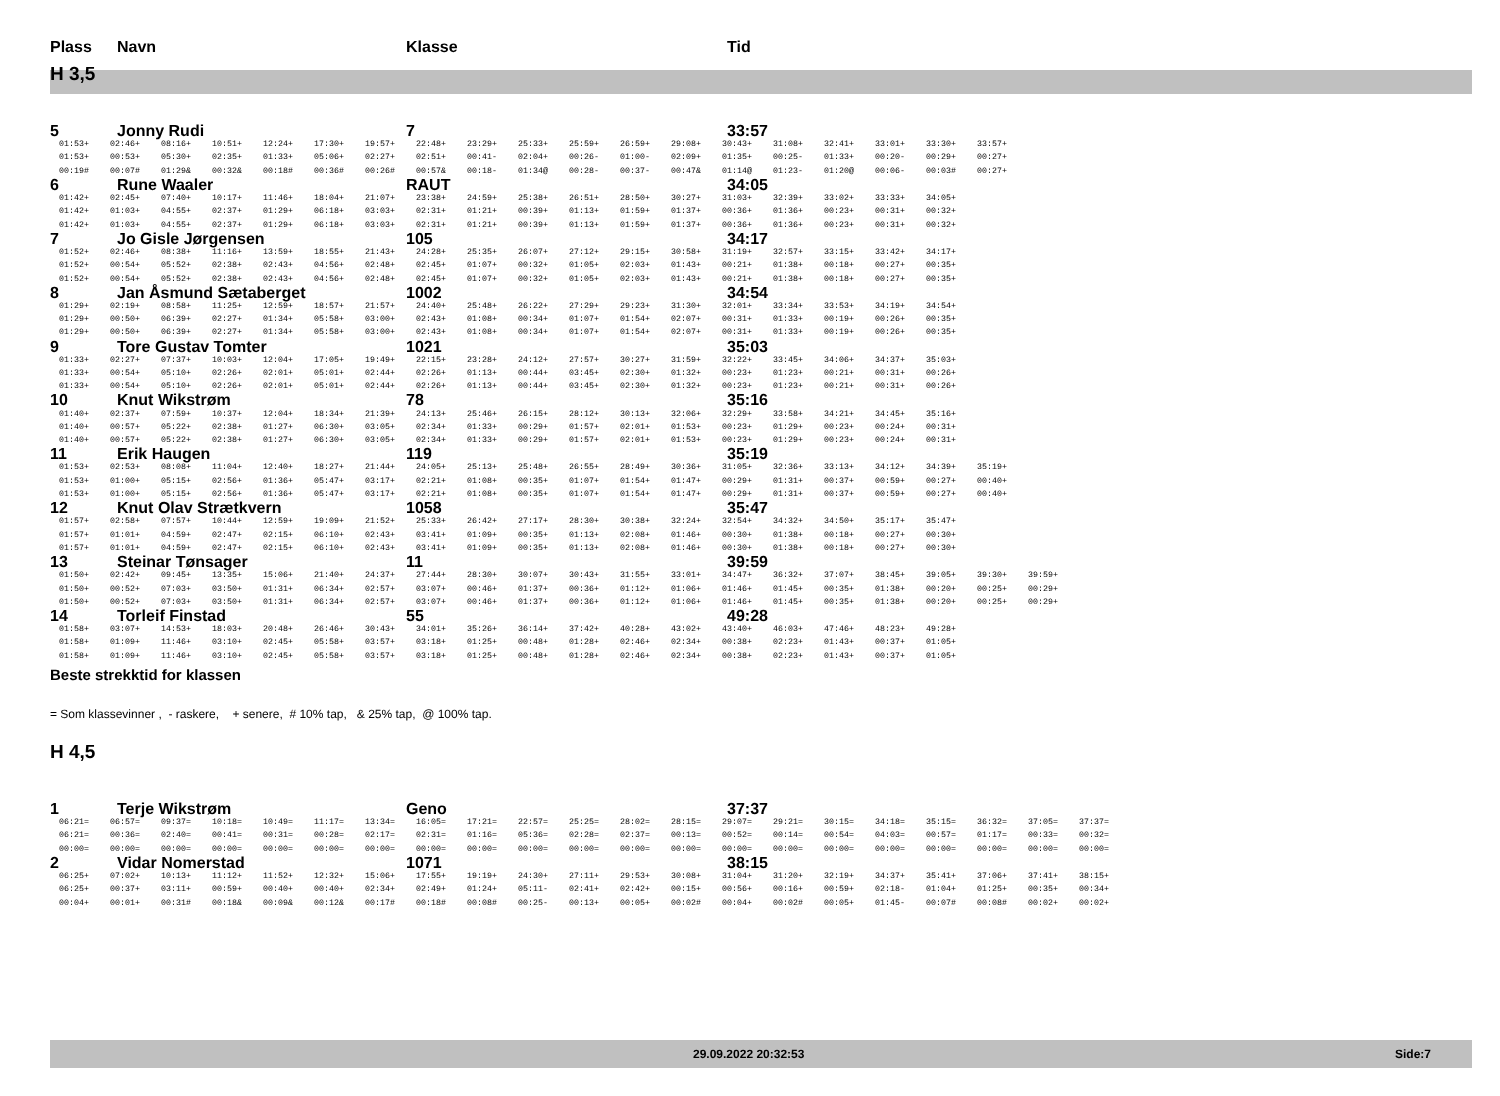Plass Navn Klasse Tid
H 3,5
5 Jonny Rudi 7 33:57
| 01:53+ | 02:46+ | 08:16+ | 10:51+ | 12:24+ | 17:30+ | 19:57+ | 22:48+ | 23:29+ | 25:33+ | 25:59+ | 26:59+ | 29:08+ | 30:43+ | 31:08+ | 32:41+ | 33:01+ | 33:30+ | 33:57+ |
| 01:53+ | 00:53+ | 05:30+ | 02:35+ | 01:33+ | 05:06+ | 02:27+ | 02:51+ | 00:41- | 02:04+ | 00:26- | 01:00- | 02:09+ | 01:35+ | 00:25- | 01:33+ | 00:20- | 00:29+ | 00:27+ |
| 00:19# | 00:07# | 01:29& | 00:32& | 00:18# | 00:36# | 00:26# | 00:57& | 00:18- | 01:34@ | 00:28- | 00:37- | 00:47& | 01:14@ | 01:23- | 01:20@ | 00:06- | 00:03# | 00:27+ |
6 Rune Waaler RAUT 34:05
| 01:42+ | 02:45+ | 07:40+ | 10:17+ | 11:46+ | 18:04+ | 21:07+ | 23:38+ | 24:59+ | 25:38+ | 26:51+ | 28:50+ | 30:27+ | 31:03+ | 32:39+ | 33:02+ | 33:33+ | 34:05+ |
| 01:42+ | 01:03+ | 04:55+ | 02:37+ | 01:29+ | 06:18+ | 03:03+ | 02:31+ | 01:21+ | 00:39+ | 01:13+ | 01:59+ | 01:37+ | 00:36+ | 01:36+ | 00:23+ | 00:31+ | 00:32+ |
| 01:42+ | 01:03+ | 04:55+ | 02:37+ | 01:29+ | 06:18+ | 03:03+ | 02:31+ | 01:21+ | 00:39+ | 01:13+ | 01:59+ | 01:37+ | 00:36+ | 01:36+ | 00:23+ | 00:31+ | 00:32+ |
7 Jo Gisle Jørgensen 105 34:17
| 01:52+ | 02:46+ | 08:38+ | 11:16+ | 13:59+ | 18:55+ | 21:43+ | 24:28+ | 25:35+ | 26:07+ | 27:12+ | 29:15+ | 30:58+ | 31:19+ | 32:57+ | 33:15+ | 33:42+ | 34:17+ |
| 01:52+ | 00:54+ | 05:52+ | 02:38+ | 02:43+ | 04:56+ | 02:48+ | 02:45+ | 01:07+ | 00:32+ | 01:05+ | 02:03+ | 01:43+ | 00:21+ | 01:38+ | 00:18+ | 00:27+ | 00:35+ |
| 01:52+ | 00:54+ | 05:52+ | 02:38+ | 02:43+ | 04:56+ | 02:48+ | 02:45+ | 01:07+ | 00:32+ | 01:05+ | 02:03+ | 01:43+ | 00:21+ | 01:38+ | 00:18+ | 00:27+ | 00:35+ |
8 Jan Åsmund Sætaberget 1002 34:54
| 01:29+ | 02:19+ | 08:58+ | 11:25+ | 12:59+ | 18:57+ | 21:57+ | 24:40+ | 25:48+ | 26:22+ | 27:29+ | 29:23+ | 31:30+ | 32:01+ | 33:34+ | 33:53+ | 34:19+ | 34:54+ |
| 01:29+ | 00:50+ | 06:39+ | 02:27+ | 01:34+ | 05:58+ | 03:00+ | 02:43+ | 01:08+ | 00:34+ | 01:07+ | 01:54+ | 02:07+ | 00:31+ | 01:33+ | 00:19+ | 00:26+ | 00:35+ |
| 01:29+ | 00:50+ | 06:39+ | 02:27+ | 01:34+ | 05:58+ | 03:00+ | 02:43+ | 01:08+ | 00:34+ | 01:07+ | 01:54+ | 02:07+ | 00:31+ | 01:33+ | 00:19+ | 00:26+ | 00:35+ |
9 Tore Gustav Tomter 1021 35:03
| 01:33+ | 02:27+ | 07:37+ | 10:03+ | 12:04+ | 17:05+ | 19:49+ | 22:15+ | 23:28+ | 24:12+ | 27:57+ | 30:27+ | 31:59+ | 32:22+ | 33:45+ | 34:06+ | 34:37+ | 35:03+ |
| 01:33+ | 00:54+ | 05:10+ | 02:26+ | 02:01+ | 05:01+ | 02:44+ | 02:26+ | 01:13+ | 00:44+ | 03:45+ | 02:30+ | 01:32+ | 00:23+ | 01:23+ | 00:21+ | 00:31+ | 00:26+ |
| 01:33+ | 00:54+ | 05:10+ | 02:26+ | 02:01+ | 05:01+ | 02:44+ | 02:26+ | 01:13+ | 00:44+ | 03:45+ | 02:30+ | 01:32+ | 00:23+ | 01:23+ | 00:21+ | 00:31+ | 00:26+ |
10 Knut Wikstrøm 78 35:16
| 01:40+ | 02:37+ | 07:59+ | 10:37+ | 12:04+ | 18:34+ | 21:39+ | 24:13+ | 25:46+ | 26:15+ | 28:12+ | 30:13+ | 32:06+ | 32:29+ | 33:58+ | 34:21+ | 34:45+ | 35:16+ |
| 01:40+ | 00:57+ | 05:22+ | 02:38+ | 01:27+ | 06:30+ | 03:05+ | 02:34+ | 01:33+ | 00:29+ | 01:57+ | 02:01+ | 01:53+ | 00:23+ | 01:29+ | 00:23+ | 00:24+ | 00:31+ |
| 01:40+ | 00:57+ | 05:22+ | 02:38+ | 01:27+ | 06:30+ | 03:05+ | 02:34+ | 01:33+ | 00:29+ | 01:57+ | 02:01+ | 01:53+ | 00:23+ | 01:29+ | 00:23+ | 00:24+ | 00:31+ |
11 Erik Haugen 119 35:19
| 01:53+ | 02:53+ | 08:08+ | 11:04+ | 12:40+ | 18:27+ | 21:44+ | 24:05+ | 25:13+ | 25:48+ | 26:55+ | 28:49+ | 30:36+ | 31:05+ | 32:36+ | 33:13+ | 34:12+ | 34:39+ | 35:19+ |
| 01:53+ | 01:00+ | 05:15+ | 02:56+ | 01:36+ | 05:47+ | 03:17+ | 02:21+ | 01:08+ | 00:35+ | 01:07+ | 01:54+ | 01:47+ | 00:29+ | 01:31+ | 00:37+ | 00:59+ | 00:27+ | 00:40+ |
| 01:53+ | 01:00+ | 05:15+ | 02:56+ | 01:36+ | 05:47+ | 03:17+ | 02:21+ | 01:08+ | 00:35+ | 01:07+ | 01:54+ | 01:47+ | 00:29+ | 01:31+ | 00:37+ | 00:59+ | 00:27+ | 00:40+ |
12 Knut Olav Strætkvern 1058 35:47
| 01:57+ | 02:58+ | 07:57+ | 10:44+ | 12:59+ | 19:09+ | 21:52+ | 25:33+ | 26:42+ | 27:17+ | 28:30+ | 30:38+ | 32:24+ | 32:54+ | 34:32+ | 34:50+ | 35:17+ | 35:47+ |
| 01:57+ | 01:01+ | 04:59+ | 02:47+ | 02:15+ | 06:10+ | 02:43+ | 03:41+ | 01:09+ | 00:35+ | 01:13+ | 02:08+ | 01:46+ | 00:30+ | 01:38+ | 00:18+ | 00:27+ | 00:30+ |
| 01:57+ | 01:01+ | 04:59+ | 02:47+ | 02:15+ | 06:10+ | 02:43+ | 03:41+ | 01:09+ | 00:35+ | 01:13+ | 02:08+ | 01:46+ | 00:30+ | 01:38+ | 00:18+ | 00:27+ | 00:30+ |
13 Steinar Tønsager 11 39:59
| 01:50+ | 02:42+ | 09:45+ | 13:35+ | 15:06+ | 21:40+ | 24:37+ | 27:44+ | 28:30+ | 30:07+ | 30:43+ | 31:55+ | 33:01+ | 34:47+ | 36:32+ | 37:07+ | 38:45+ | 39:05+ | 39:30+ | 39:59+ |
| 01:50+ | 00:52+ | 07:03+ | 03:50+ | 01:31+ | 06:34+ | 02:57+ | 03:07+ | 00:46+ | 01:37+ | 00:36+ | 01:12+ | 01:06+ | 01:46+ | 01:45+ | 00:35+ | 01:38+ | 00:20+ | 00:25+ | 00:29+ |
| 01:50+ | 00:52+ | 07:03+ | 03:50+ | 01:31+ | 06:34+ | 02:57+ | 03:07+ | 00:46+ | 01:37+ | 00:36+ | 01:12+ | 01:06+ | 01:46+ | 01:45+ | 00:35+ | 01:38+ | 00:20+ | 00:25+ | 00:29+ |
14 Torleif Finstad 55 49:28
| 01:58+ | 03:07+ | 14:53+ | 18:03+ | 20:48+ | 26:46+ | 30:43+ | 34:01+ | 35:26+ | 36:14+ | 37:42+ | 40:28+ | 43:02+ | 43:40+ | 46:03+ | 47:46+ | 48:23+ | 49:28+ |
| 01:58+ | 01:09+ | 11:46+ | 03:10+ | 02:45+ | 05:58+ | 03:57+ | 03:18+ | 01:25+ | 00:48+ | 01:28+ | 02:46+ | 02:34+ | 00:38+ | 02:23+ | 01:43+ | 00:37+ | 01:05+ |
| 01:58+ | 01:09+ | 11:46+ | 03:10+ | 02:45+ | 05:58+ | 03:57+ | 03:18+ | 01:25+ | 00:48+ | 01:28+ | 02:46+ | 02:34+ | 00:38+ | 02:23+ | 01:43+ | 00:37+ | 01:05+ |
Beste strekktid for klassen
= Som klassevinner , - raskere, + senere, # 10% tap, & 25% tap, @ 100% tap.
H 4,5
1 Terje Wikstrøm Geno 37:37
| 06:21= | 06:57= | 09:37= | 10:18= | 10:49= | 11:17= | 13:34= | 16:05= | 17:21= | 22:57= | 25:25= | 28:02= | 28:15= | 29:07= | 29:21= | 30:15= | 34:18= | 35:15= | 36:32= | 37:05= | 37:37= |
| 06:21= | 00:36= | 02:40= | 00:41= | 00:31= | 00:28= | 02:17= | 02:31= | 01:16= | 05:36= | 02:28= | 02:37= | 00:13= | 00:52= | 00:14= | 00:54= | 04:03= | 00:57= | 01:17= | 00:33= | 00:32= |
| 00:00= | 00:00= | 00:00= | 00:00= | 00:00= | 00:00= | 00:00= | 00:00= | 00:00= | 00:00= | 00:00= | 00:00= | 00:00= | 00:00= | 00:00= | 00:00= | 00:00= | 00:00= | 00:00= | 00:00= | 00:00= |
2 Vidar Nomerstad 1071 38:15
| 06:25+ | 07:02+ | 10:13+ | 11:12+ | 11:52+ | 12:32+ | 15:06+ | 17:55+ | 19:19+ | 24:30+ | 27:11+ | 29:53+ | 30:08+ | 31:04+ | 31:20+ | 32:19+ | 34:37+ | 35:41+ | 37:06+ | 37:41+ | 38:15+ |
| 06:25+ | 00:37+ | 03:11+ | 00:59+ | 00:40+ | 00:40+ | 02:34+ | 02:49+ | 01:24+ | 05:11- | 02:41+ | 02:42+ | 00:15+ | 00:56+ | 00:16+ | 00:59+ | 02:18- | 01:04+ | 01:25+ | 00:35+ | 00:34+ |
| 00:04+ | 00:01+ | 00:31# | 00:18& | 00:09& | 00:12& | 00:17# | 00:18# | 00:08# | 00:25- | 00:13+ | 00:05+ | 00:02# | 00:04+ | 00:02# | 00:05+ | 01:45- | 00:07# | 00:08# | 00:02+ | 00:02+ |
29.09.2022 20:32:53 Side:7